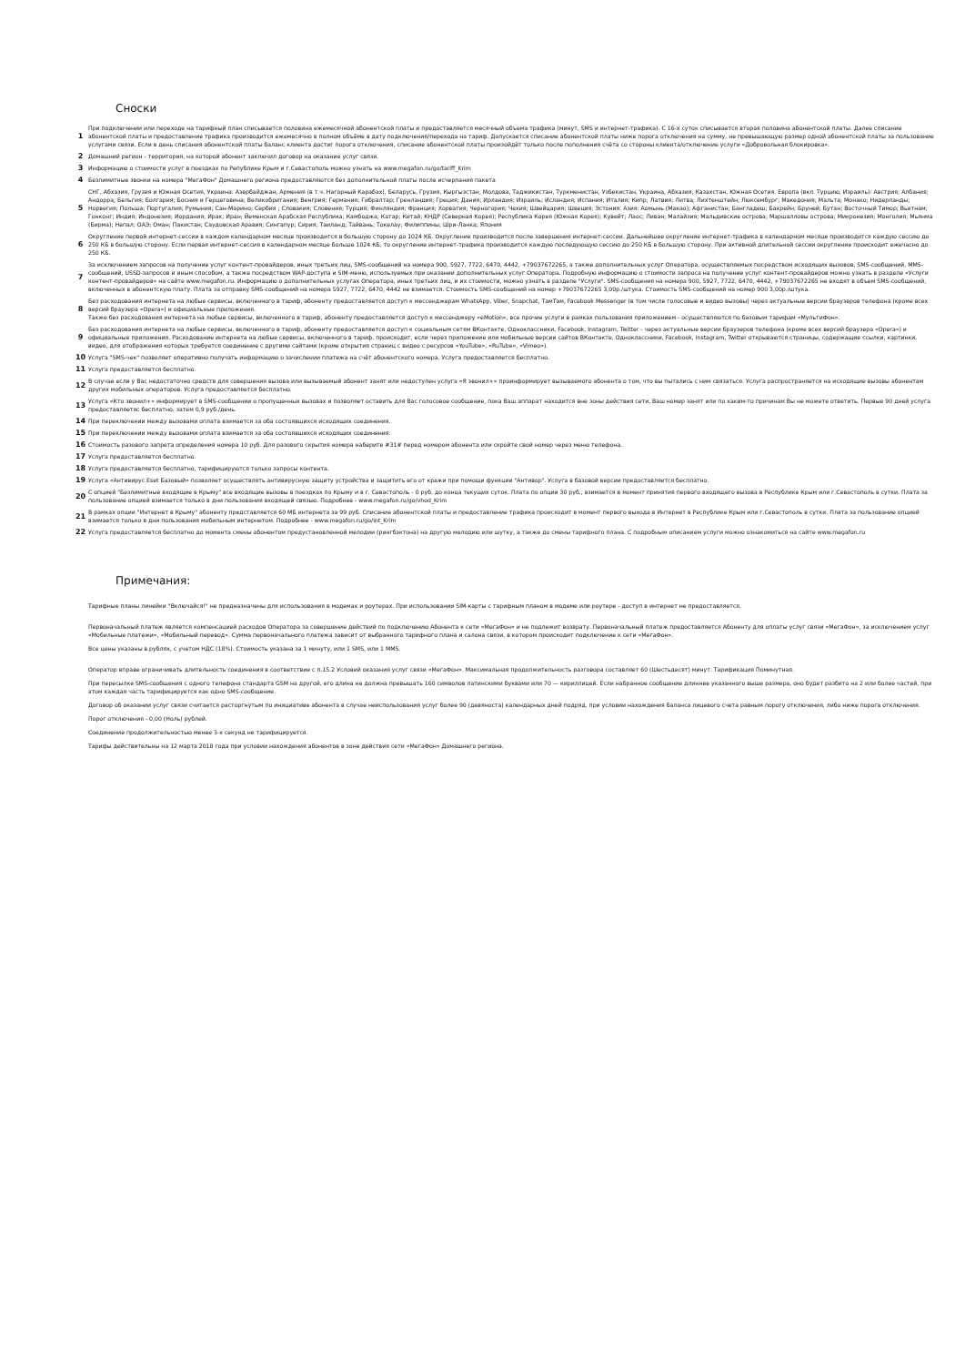Сноски
| 1 | При подключении или переходе на тарифный план списывается половина ежемесячной абонентской платы и предоставляется месячный объема трафика (минут, SMS и интернет-трафика). С 16-х суток списывается вторая половина абонентской платы. Далее списание абонентской платы и предоставление трафика производится ежемесячно в полном объёме в дату подключения/перехода на тариф. Допускается списание абонентской платы ниже порога отключения на сумму, не превышающую размер одной абонентской платы за пользование услугами связи. Если в день списания абонентской платы баланс клиента достиг порога отключения, списание абонентской платы произойдёт только после пополнения счёта со стороны клиента/отключение услуги «Добровольная блокировка». |
| 2 | Домашний регион - территория, на которой абонент заключил договор на оказание услуг связи. |
| 3 | Информацию о стоимости услуг в поездках по Републике Крым и г.Севастополь можно узнать на www.megafon.ru/go/tariff_Krim |
| 4 | Безлимитные звонки на номера "МегаФон" Домашнего региона предоставляются без дополнительной платы после исчерпания пакета |
| 5 | СНГ, Абхазия, Грузия и Южная Осетия, Украина: Азербайджан, Армения (в т.ч. Нагорный Карабах), Беларусь, Грузия, Кыргызстан, Молдова, Таджикистан, Туркменистан, Узбекистан, Украина, Абхазия, Казахстан, Южная Осетия. Европа (вкл. Турцию, Израиль): Австрия; Албания; Андорра; Бельгия; Болгария; Босния и Герцеговина; Великобритания; Венгрия; Германия; Гибралтар; Гренландия; Греция; Дания; Ирландия; Израиль; Исландия; Испания; Италия; Кипр; Латвия; Литва; Лихтенштейн; Люксембург; Македония; Мальта; Монако; Нидерланды; Норвегия; Польша; Португалия; Румыния; Сан-Марино; Сербия ; Словакия; Словения; Турция; Финляндия; Франция; Хорватия; Черногория; Чехия; Швейцария; Швеция; Эстония. Азия: Аомынь (Макао); Афганистан; Бангладеш; Бахрейн; Бруней; Бутан; Восточный Тимор; Вьетнам; Гонконг; Индия; Индонезия; Иордания; Ирак; Иран; Йеменская Арабская Республика; Камбоджа; Катар; Китай; КНДР (Северная Корея); Республика Корея (Южная Корея); Кувейт; Лаос; Ливан; Малайзия; Мальдивские острова; Маршалловы острова; Микронезия; Монголия; Мьянма (Бирма); Непал; ОАЭ; Оман; Пакистан; Саудовская Аравия; Сингапур; Сирия; Таиланд; Тайвань; Токелау; Филиппины; Шри-Ланка; Япония |
| 6 | Округление первой интернет-сессии в каждом календарном месяце производится в большую сторону до 1024 КБ. Округление производится после завершения интернет-сессии. Дальнейшее округление интернет-трафика в календарном месяце производится каждую сессию до 250 КБ в большую сторону. Если первая интернет-сессия в календарном месяце больше 1024 КБ, то округление интернет-трафика производится каждую последующую сессию до 250 КБ в большую сторону. При активной длительной сессии округление происходит ежечасно до 250 КБ. |
| 7 | За исключением запросов на получение услуг контент-провайдеров, иных третьих лиц, SMS-сообщений на номера 900, 5927, 7722, 6470, 4442, +79037672265, а также дополнительных услуг Оператора. осуществляемых посредством исходящих вызовов, SMS-сообщений, MMS-сообщений, USSD-запросов и иным способом, а также посредством WAP-доступа и SIM-меню, используемых при оказании дополнительных услуг Оператора. Подробную информацию о стоимости запроса на получение услуг контент-провайдеров можно узнать в разделе «Услуги контент-провайдеров» на сайте www.megafon.ru. Информацию о дополнительных услугах Оператора, иных третьих лиц, и их стоимости, можно узнать в разделе "Услуги". SMS-сообщения на номера 900, 5927, 7722, 6470, 4442, +79037672265 не входят в объем SMS-сообщений, включенных в абонентскую плату. Плата за отправку SMS-сообщений на номера 5927, 7722, 6470, 4442 не взимается. Стоимость SMS-сообщений на номер +79037672265 3,00р./штука. Стоимость SMS-сообщений на номер 900 3,00р./штука. |
| 8 | Без расходования интернета на любые сервисы, включенного в тариф, абоненту предоставляется доступ к мессенджерам WhatsApp, Viber, Snapchat, ТамТам, Facebook Messenger (в том числе голосовые и видео вызовы) через актуальные версии браузеров телефона (кроме всех версий браузера «Opera») и официальные приложения. Также без расходования интернета на любые сервисы, включенного в тариф, абоненту предоставляется доступ к мессенджеру «eMotion», все прочие услуги в рамках пользования приложением - осуществляются по базовым тарифам «МультиФон». |
| 9 | Без расходования интернета на любые сервисы, включенного в тариф, абоненту предоставляется доступ к социальным сетям ВКонтакте, Одноклассники, Facebook, Instagram, Twitter - через актуальные версии браузеров телефона (кроме всех версий браузера «Opera») и официальные приложения. Расходование интернета на любые сервисы, включенного в тариф, происходит, если через приложение или мобильные версии сайтов ВКонтакте, Одноклассники, Facebook, Instagram, Twitter открываются страницы, содержащие ссылки, картинки, видео, для отображения которых требуется соединение с другими сайтами (кроме открытия страниц с видео с ресурсов «YouTube», «RuTube», «Vimeo»). |
| 10 | Услуга "SMS-чек" позволяет оперативно получать информацию о зачислении платежа на счёт абонентского номера. Услуга предоставляется бесплатно. |
| 11 | Услуга предоставляется бесплатно. |
| 12 | В случае если у Вас недостаточно средств для совершения вызова или вызываемый абонент занят или недоступен услуга «Я звонил+» проинформирует вызываемого абонента о том, что вы пытались с ним связаться. Услуга распространяется на исходящие вызовы абонентам других мобильных операторов. Услуга предоставляется бесплатно. |
| 13 | Услуга «Кто звонил+» информирует в SMS-сообщении о пропущенных вызовах и позволяет оставить для Вас голосовое сообщение, пока Ваш аппарат находится вне зоны действия сети, Ваш номер занят или по каким-то причинам Вы не можете ответить. Первые 90 дней услуга предоставляетяс бесплатно, затем 0,9 руб./день. |
| 14 | При переключении между вызовами оплата взимается за оба состоявшихся исходящих соединения. |
| 15 | При переключении между вызовами оплата взимается за оба состоявшихся исходящих соединения. |
| 16 | Стоимость разового запрета определения номера 10 руб. Для разового скрытия номера наберите #31# перед номером абонента или скройте свой номер через меню телефона. |
| 17 | Услуга предоставляется бесплатно. |
| 18 | Услуга предоставляется бесплатно, тарифицируются только запросы контента. |
| 19 | Услуга «Антивирус Eset Базовый» позволяет осуществлять антивирусную защиту устройства и защитить его от кражи при помощи функции "Антивор". Услуга в базовой версии предоставляется бесплатно. |
| 20 | С опцией "Безлимитные входящие в Крыму" все входящие вызовы в поездках по Крыму и в г. Севастополь - 0 руб. до конца текущих суток. Плата по опции 30 руб., взимается в момент принятия первого входящего вызова в Республике Крым или г.Севастополь в сутки. Плата за пользование опцией взимается только в дни пользования входящей связью. Подробнее - www.megafon.ru/go/vhod_Krim |
| 21 | В рамках опции "Интернет в Крыму" абоненту представляется 60 МБ интернета за 99 руб. Списание абонентской платы и предоставление трафика происходит в момент первого выхода в Интернет в Республике Крым или г.Севастополь в сутки. Плата за пользование опцией взимается только в дни пользования мобильным интернетом. Подробнее - www.megafon.ru/go/int_Krim |
| 22 | Услуга предоставляется бесплатно до момента смены абонентом предустановленной мелодии (рингбэктона) на другую мелодию или шутку, а также до смены тарифного плана. С подробным описанием услуги можно ознакомиться на сайте www.megafon.ru |
Примечания:
Тарифные планы линейки "Включайся!" не предназначены для использования в модемах и роутерах. При использовании SIM-карты с тарифным планом в модеме или роутере - доступ в интернет не предоставляется.
Первоначальный платеж является компенсацией расходов Оператора за совершение действий по подключению Абонента к сети «МегаФон» и не подлежит возврату. Первоначальный платеж предоставляется Абоненту для оплаты услуг связи «МегаФон», за исключением услуг «Мобильные платежи», «Мобильный перевод». Сумма первоначального платежа зависит от выбранного тарифного плана и салона связи, в котором происходит подключение к сети «МегаФон».
Все цены указаны в рублях, с учетом НДС (18%). Стоимость указана за 1 минуту, или 1 SMS, или 1 MMS.
Оператор вправе ограничивать длительность соединения в соответствие с п.15.2 Условий оказания услуг связи «МегаФон». Максимальная продолжительность разговора составляет 60 (Шестьдесят) минут. Тарификация Поминутная.
При пересылке SMS-сообщения с одного телефона стандарта GSM на другой, его длина не должна превышать 160 символов латинскими буквами или 70 — кириллицей. Если набранное сообщение длиннее указанного выше размера, оно будет разбито на 2 или более частей, при этом каждая часть тарифицируется как одно SMS-сообщение.
Договор об оказании услуг связи считается расторгнутым по инициативе абонента в случае неиспользования услуг более 90 (девяноста) календарных дней подряд, при условии нахождения баланса лицевого счета равным порогу отключения, либо ниже порога отключения.
Порог отключения - 0,00 (Ноль) рублей.
Соединение продолжительностью менее 3-х секунд не тарифицируется.
Тарифы действительны на 12 марта 2018 года при условии нахождения абонентов в зоне действия сети «МегаФон» Домашнего региона.